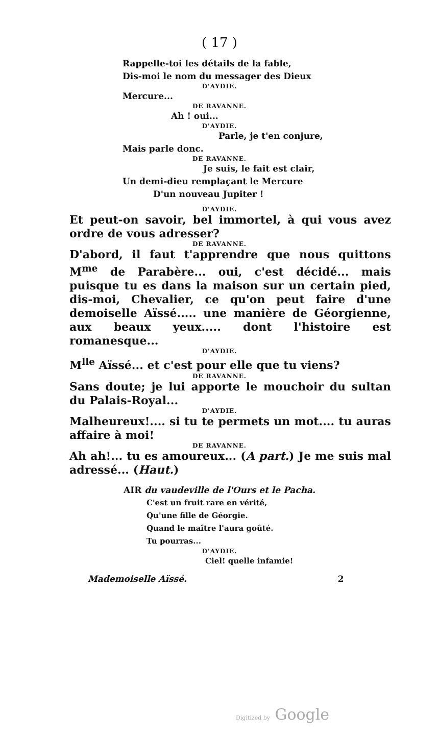( 17 )
Rappelle-toi les détails de la fable,
Dis-moi le nom du messager des Dieux
D'AYDIE.
Mercure...
DE RAVANNE.
Ah ! oui...
D'AYDIE.
Parle, je t'en conjure,
Mais parle donc.
DE RAVANNE.
Je suis, le fait est clair,
Un demi-dieu remplaçant le Mercure
D'un nouveau Jupiter !
D'AYDIE.
Et peut-on savoir, bel immortel, à qui vous avez ordre de vous adresser?
DE RAVANNE.
D'abord, il faut t'apprendre que nous quittons M<sup>me</sup> de Parabère... oui, c'est décidé... mais puisque tu es dans la maison sur un certain pied, dis-moi, Chevalier, ce qu'on peut faire d'une demoiselle Aïssé..... une manière de Géorgienne, aux beaux yeux..... dont l'histoire est romanesque...
D'AYDIE.
M<sup>lle</sup> Aïssé... et c'est pour elle que tu viens?
DE RAVANNE.
Sans doute; je lui apporte le mouchoir du sultan du Palais-Royal...
D'AYDIE.
Malheureux!.... si tu te permets un mot.... tu auras affaire à moi!
DE RAVANNE.
Ah ah!... tu es amoureux... (A part.) Je me suis mal adressé... (Haut.)
AIR du vaudeville de l'Ours et le Pacha.
C'est un fruit rare en vérité,
Qu'une fille de Géorgie.
Quand le maître l'aura goûté.
Tu pourras...
D'AYDIE.
Ciel! quelle infamie!
Mademoiselle Aïssé. 2
Digitized by Google